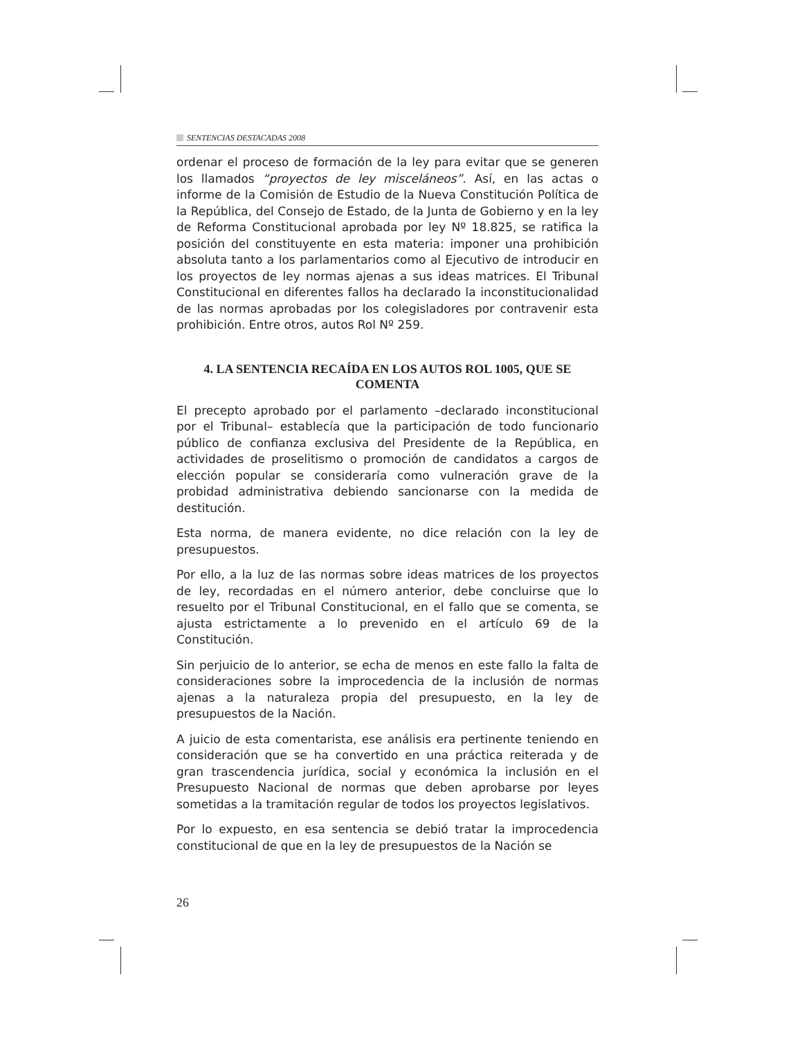SENTENCIAS DESTACADAS 2008
ordenar el proceso de formación de la ley para evitar que se generen los llamados “proyectos de ley misceláneos”. Así, en las actas o informe de la Comisión de Estudio de la Nueva Constitución Política de la República, del Consejo de Estado, de la Junta de Gobierno y en la ley de Reforma Constitucional aprobada por ley Nº 18.825, se ratifica la posición del constituyente en esta materia: imponer una prohibición absoluta tanto a los parlamentarios como al Ejecutivo de introducir en los proyectos de ley normas ajenas a sus ideas matrices. El Tribunal Constitucional en diferentes fallos ha declarado la inconstitucionalidad de las normas aprobadas por los colegisladores por contravenir esta prohibición. Entre otros, autos Rol Nº 259.
4. LA SENTENCIA RECAÍDA EN LOS AUTOS ROL 1005, QUE SE COMENTA
El precepto aprobado por el parlamento –declarado inconstitucional por el Tribunal– establecía que la participación de todo funcionario público de confianza exclusiva del Presidente de la República, en actividades de proselitismo o promoción de candidatos a cargos de elección popular se consideraría como vulneración grave de la probidad administrativa debiendo sancionarse con la medida de destitución.
Esta norma, de manera evidente, no dice relación con la ley de presupuestos.
Por ello, a la luz de las normas sobre ideas matrices de los proyectos de ley, recordadas en el número anterior, debe concluirse que lo resuelto por el Tribunal Constitucional, en el fallo que se comenta, se ajusta estrictamente a lo prevenido en el artículo 69 de la Constitución.
Sin perjuicio de lo anterior, se echa de menos en este fallo la falta de consideraciones sobre la improcedencia de la inclusión de normas ajenas a la naturaleza propia del presupuesto, en la ley de presupuestos de la Nación.
A juicio de esta comentarista, ese análisis era pertinente teniendo en consideración que se ha convertido en una práctica reiterada y de gran trascendencia jurídica, social y económica la inclusión en el Presupuesto Nacional de normas que deben aprobarse por leyes sometidas a la tramitación regular de todos los proyectos legislativos.
Por lo expuesto, en esa sentencia se debió tratar la improcedencia constitucional de que en la ley de presupuestos de la Nación se
26